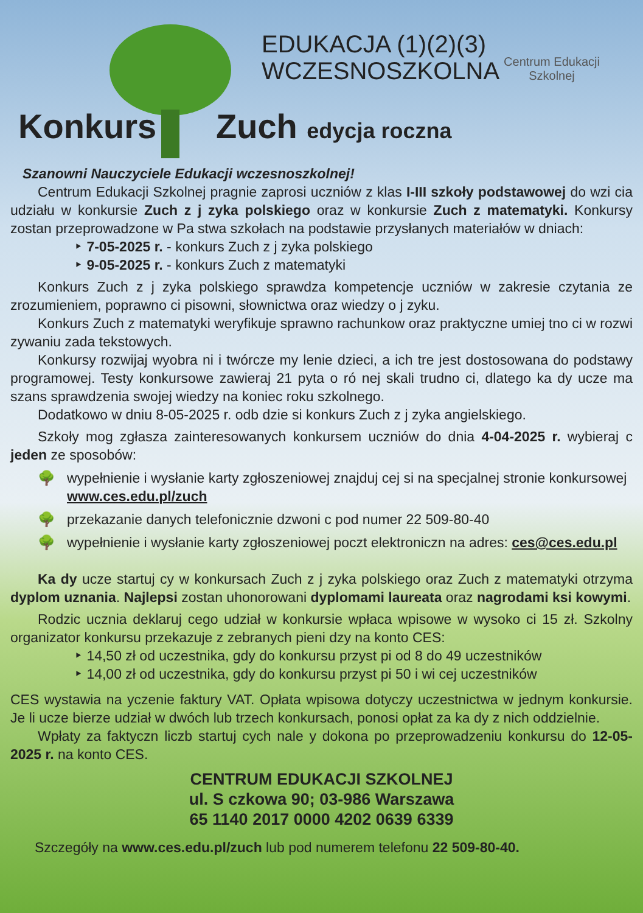EDUKACJA (1)(2)(3)
WCZESNOSZKOLNA
Konkurs Zuch edycja roczna
Centrum Edukacji Szkolnej
Szanowni Nauczyciele Edukacji wczesnoszkolnej!
Centrum Edukacji Szkolnej pragnie zaprosi uczniów z klas I-III szkoły podstawowej do wzi cia udziału w konkursie Zuch z j zyka polskiego oraz w konkursie Zuch z matematyki. Konkursy zostan przeprowadzone w Pa stwa szkołach na podstawie przysłanych materiałów w dniach:
‣ 7-05-2025 r. - konkurs Zuch z j zyka polskiego
‣ 9-05-2025 r. - konkurs Zuch z matematyki
Konkurs Zuch z j zyka polskiego sprawdza kompetencje uczniów w zakresie czytania ze zrozumieniem, poprawno ci pisowni, słownictwa oraz wiedzy o j zyku.
Konkurs Zuch z matematyki weryfikuje sprawno rachunkow oraz praktyczne umiej tno ci w rozwi zywaniu zada tekstowych.
Konkursy rozwijaj wyobra ni i twórcze my lenie dzieci, a ich tre jest dostosowana do podstawy programowej. Testy konkursowe zawieraj 21 pyta o ró nej skali trudno ci, dlatego ka dy ucze ma szans sprawdzenia swojej wiedzy na koniec roku szkolnego.
Dodatkowo w dniu 8-05-2025 r. odb dzie si konkurs Zuch z j zyka angielskiego.
Szkoły mog zgłasza zainteresowanych konkursem uczniów do dnia 4-04-2025 r. wybieraj c jeden ze sposobów:
🌳 wypełnienie i wysłanie karty zgłoszeniowej znajduj cej si na specjalnej stronie konkursowej www.ces.edu.pl/zuch
🌳 przekazanie danych telefonicznie dzwoni c pod numer 22 509-80-40
🌳 wypełnienie i wysłanie karty zgłoszeniowej poczt elektroniczn na adres: ces@ces.edu.pl
Ka dy ucze startuj cy w konkursach Zuch z j zyka polskiego oraz Zuch z matematyki otrzyma dyplom uznania. Najlepsi zostan uhonorowani dyplomami laureata oraz nagrodami ksi kowymi.
Rodzic ucznia deklaruj cego udział w konkursie wpłaca wpisowe w wysoko ci 15 zł. Szkolny organizator konkursu przekazuje z zebranych pieni dzy na konto CES:
‣ 14,50 zł od uczestnika, gdy do konkursu przyst pi od 8 do 49 uczestników
‣ 14,00 zł od uczestnika, gdy do konkursu przyst pi 50 i wi cej uczestników
CES wystawia na yczenie faktury VAT. Opłata wpisowa dotyczy uczestnictwa w jednym konkursie. Je li ucze bierze udział w dwóch lub trzech konkursach, ponosi opłat za ka dy z nich oddzielnie.
Wpłaty za faktyczn liczb startuj cych nale y dokona po przeprowadzeniu konkursu do 12-05-2025 r. na konto CES.
CENTRUM EDUKACJI SZKOLNEJ
ul. S czkowa 90; 03-986 Warszawa
65 1140 2017 0000 4202 0639 6339
Szczegóły na www.ces.edu.pl/zuch lub pod numerem telefonu 22 509-80-40.